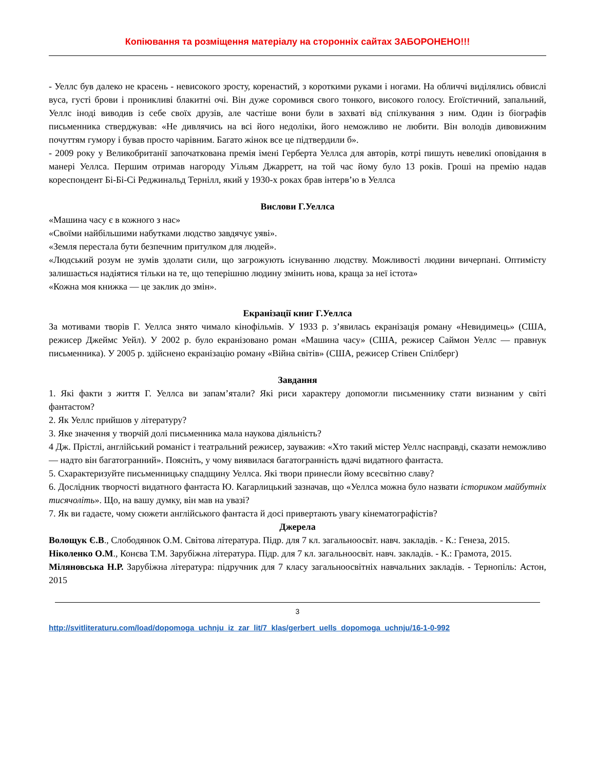Копіювання та розміщення матеріалу на сторонніх сайтах ЗАБОРОНЕНО!!!
- Уеллс був далеко не красень - невисокого зросту, коренастий, з короткими руками і ногами. На обличчі виділялись обвислі вуса, густі брови і проникливі блакитні очі. Він дуже соромився свого тонкого, високого голосу. Егоїстичний, запальний, Уеллс іноді виводив із себе своїх друзів, але частіше вони були в захваті від спілкування з ним. Один із біографів письменника стверджував: «Не дивлячись на всі його недоліки, його неможливо не любити. Він володів дивовижним почуттям гумору і бував просто чарівним. Багато жінок все це підтвердили б».
- 2009 року у Великобританії започаткована премія імені Герберта Уеллса для авторів, котрі пишуть невеликі оповідання в манері Уеллса. Першим отримав нагороду Уільям Джарретт, на той час йому було 13 років. Гроші на премію надав кореспондент Бі-Бі-Сі Реджинальд Тернілл, який у 1930-х роках брав інтерв’ю в Уеллса
Вислови Г.Уеллса
«Машина часу є в кожного з нас»
«Своїми найбільшими набутками людство завдячує уяві».
«Земля перестала бути безпечним притулком для людей».
«Людський розум не зумів здолати сили, що загрожують існуванню людству. Можливості людини вичерпані. Оптимісту залишається надіятися тільки на те, що теперішню людину змінить нова, краща за неї істота»
«Кожна моя книжка — це заклик до змін».
Екранізації книг Г.Уеллса
За мотивами творів Г. Уеллса знято чимало кінофільмів. У 1933 р. з’явилась екранізація роману «Невидимець» (США, режисер Джеймс Уейл). У 2002 р. було екранізовано роман «Машина часу» (США, режисер Саймон Уеллс — правнук письменника). У 2005 р. здійснено екранізацію роману «Війна світів» (США, режисер Стівен Спілберг)
Завдання
1. Які факти з життя Г. Уеллса ви запам’ятали? Які риси характеру допомогли письменнику стати визнаним у світі фантастом?
2. Як Уеллс прийшов у літературу?
3. Яке значення у творчій долі письменника мала наукова діяльність?
4 Дж. Прістлі, англійський романіст і театральний режисер, зауважив: «Хто такий містер Уеллс насправді, сказати неможливо — надто він багатогранний». Поясніть, у чому виявилася багатогранність вдачі видатного фантаста.
5. Схарактеризуйте письменницьку спадщину Уеллса. Які твори принесли йому всесвітню славу?
6. Дослідник творчості видатного фантаста Ю. Кагарлицький зазначав, що «Уеллса можна було назвати істориком майбутніх тисячоліть». Що, на вашу думку, він мав на увазі?
7. Як ви гадаєте, чому сюжети англійського фантаста й досі привертають увагу кінематографістів?
Джерела
Волощук Є.В., Слободянюк О.М. Світова література. Підр. для 7 кл. загальноосвіт. навч. закладів. - К.: Генеза, 2015.
Ніколенко О.М., Конєва Т.М. Зарубіжна література. Підр. для 7 кл. загальноосвіт. навч. закладів. - К.: Грамота, 2015.
Міляновська Н.Р. Зарубіжна література: підручник для 7 класу загальноосвітніх навчальних закладів. - Тернопіль: Астон, 2015
3
http://svitliteraturu.com/load/dopomoga_uchnju_iz_zar_lit/7_klas/gerbert_uells_dopomoga_uchnju/16-1-0-992